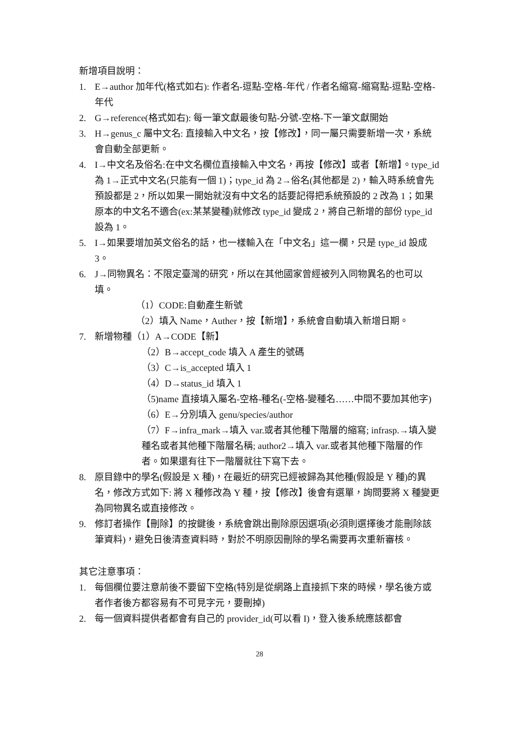新增項目說明：
1. E→author 加年代(格式如右): 作者名-逗點-空格-年代 / 作者名縮寫-縮寫點-逗點-空格-年代
2. G→reference(格式如右): 每一筆文獻最後句點-分號-空格-下一筆文獻開始
3. H→genus_c 屬中文名: 直接輸入中文名，按【修改】，同一屬只需要新增一次，系統會自動全部更新。
4. I→中文名及俗名:在中文名欄位直接輸入中文名，再按【修改】或者【新增】。type_id 為 1→正式中文名(只能有一個 1)；type_id 為 2→俗名(其他都是 2)，輸入時系統會先預設都是 2，所以如果一開始就沒有中文名的話要記得把系統預設的 2 改為 1；如果原本的中文名不適合(ex:某某變種)就修改 type_id 變成 2，將自己新增的部份 type_id 設為 1。
5. I→如果要增加英文俗名的話，也一樣輸入在「中文名」這一欄，只是 type_id 設成 3。
6. J→同物異名：不限定臺灣的研究，所以在其他國家曾經被列入同物異名的也可以填。
（1）CODE:自動產生新號
（2）填入 Name，Auther，按【新增】，系統會自動填入新增日期。
7. 新增物種（1）A→CODE【新】
（2）B→accept_code 填入 A 產生的號碼
（3）C→is_accepted 填入 1
（4）D→status_id 填入 1
（5)name 直接填入屬名-空格-種名(-空格-變種名……中間不要加其他字)
（6）E→分別填入 genu/species/author
（7）F→infra_mark→填入 var.或者其他種下階層的縮寫; infrasp.→填入變種名或者其他種下階層名稱; author2→填入 var.或者其他種下階層的作者。如果還有往下一階層就往下寫下去。
8. 原目錄中的學名(假設是 X 種)，在最近的研究已經被歸為其他種(假設是 Y 種)的異名，修改方式如下: 將 X 種修改為 Y 種，按【修改】後會有選單，詢問要將 X 種變更為同物異名或直接修改。
9. 修訂者操作【刪除】的按鍵後，系統會跳出刪除原因選項(必須則選擇後才能刪除該筆資料)，避免日後清查資料時，對於不明原因刪除的學名需要再次重新審核。
其它注意事項：
1. 每個欄位要注意前後不要留下空格(特別是從網路上直接抓下來的時候，學名後方或者作者後方都容易有不可見字元，要刪掉)
2. 每一個資料提供者都會有自己的 provider_id(可以看 I)，登入後系統應該都會
28